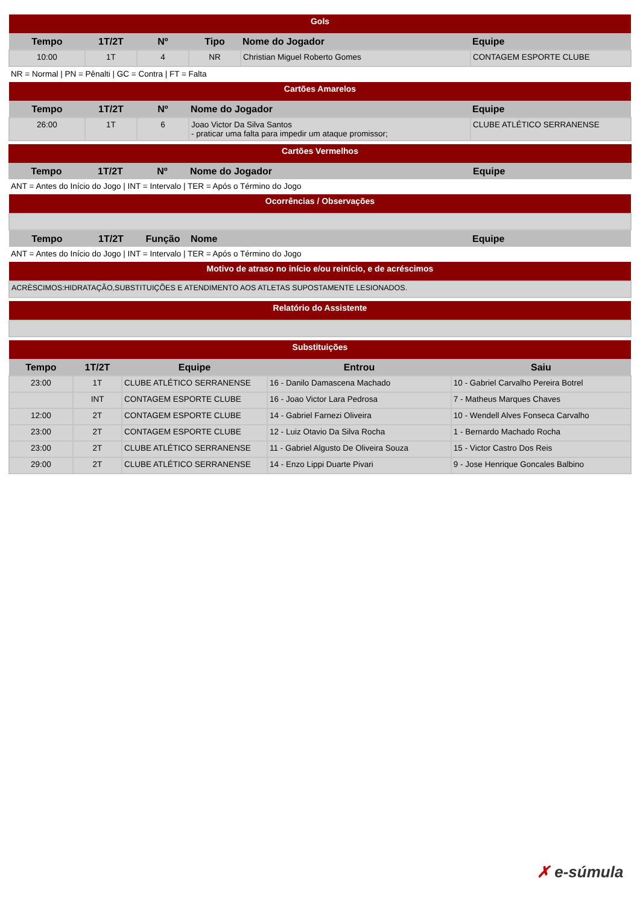| Gols | | | | | |
| Tempo | 1T/2T | Nº | Tipo | Nome do Jogador | Equipe |
| 10:00 | 1T | 4 | NR | Christian Miguel Roberto Gomes | CONTAGEM ESPORTE CLUBE |
NR = Normal | PN = Pênalti | GC = Contra | FT = Falta
| Cartões Amarelos | | | | |
| Tempo | 1T/2T | Nº | Nome do Jogador | Equipe |
| 26:00 | 1T | 6 | Joao Victor Da Silva Santos - praticar uma falta para impedir um ataque promissor; | CLUBE ATLÉTICO SERRANENSE |
| Cartões Vermelhos | | | | |
| Tempo | 1T/2T | Nº | Nome do Jogador | Equipe |
ANT = Antes do Início do Jogo | INT = Intervalo | TER = Após o Término do Jogo
| Ocorrências / Observações | | | | |
| Tempo | 1T/2T | Função | Nome | Equipe |
ANT = Antes do Início do Jogo | INT = Intervalo | TER = Após o Término do Jogo
| Motivo de atraso no início e/ou reinício, e de acréscimos |
| ACRÈSCIMOS:HIDRATAÇÃO,SUBSTITUIÇÕES E ATENDIMENTO AOS ATLETAS SUPOSTAMENTE LESIONADOS. |
| Relatório do Assistente |
| Substituições | | | | |
| Tempo | 1T/2T | Equipe | Entrou | Saiu |
| 23:00 | 1T | CLUBE ATLÉTICO SERRANENSE | 16 - Danilo Damascena Machado | 10 - Gabriel Carvalho Pereira Botrel |
| | INT | CONTAGEM ESPORTE CLUBE | 16 - Joao Victor Lara Pedrosa | 7 - Matheus Marques Chaves |
| 12:00 | 2T | CONTAGEM ESPORTE CLUBE | 14 - Gabriel Farnezi Oliveira | 10 - Wendell Alves Fonseca Carvalho |
| 23:00 | 2T | CONTAGEM ESPORTE CLUBE | 12 - Luiz Otavio Da Silva Rocha | 1 - Bernardo Machado Rocha |
| 23:00 | 2T | CLUBE ATLÉTICO SERRANENSE | 11 - Gabriel Algusto De Oliveira Souza | 15 - Victor Castro Dos Reis |
| 29:00 | 2T | CLUBE ATLÉTICO SERRANENSE | 14 - Enzo Lippi Duarte Pivari | 9 - Jose Henrique Goncales Balbino |
✗ e-súmula